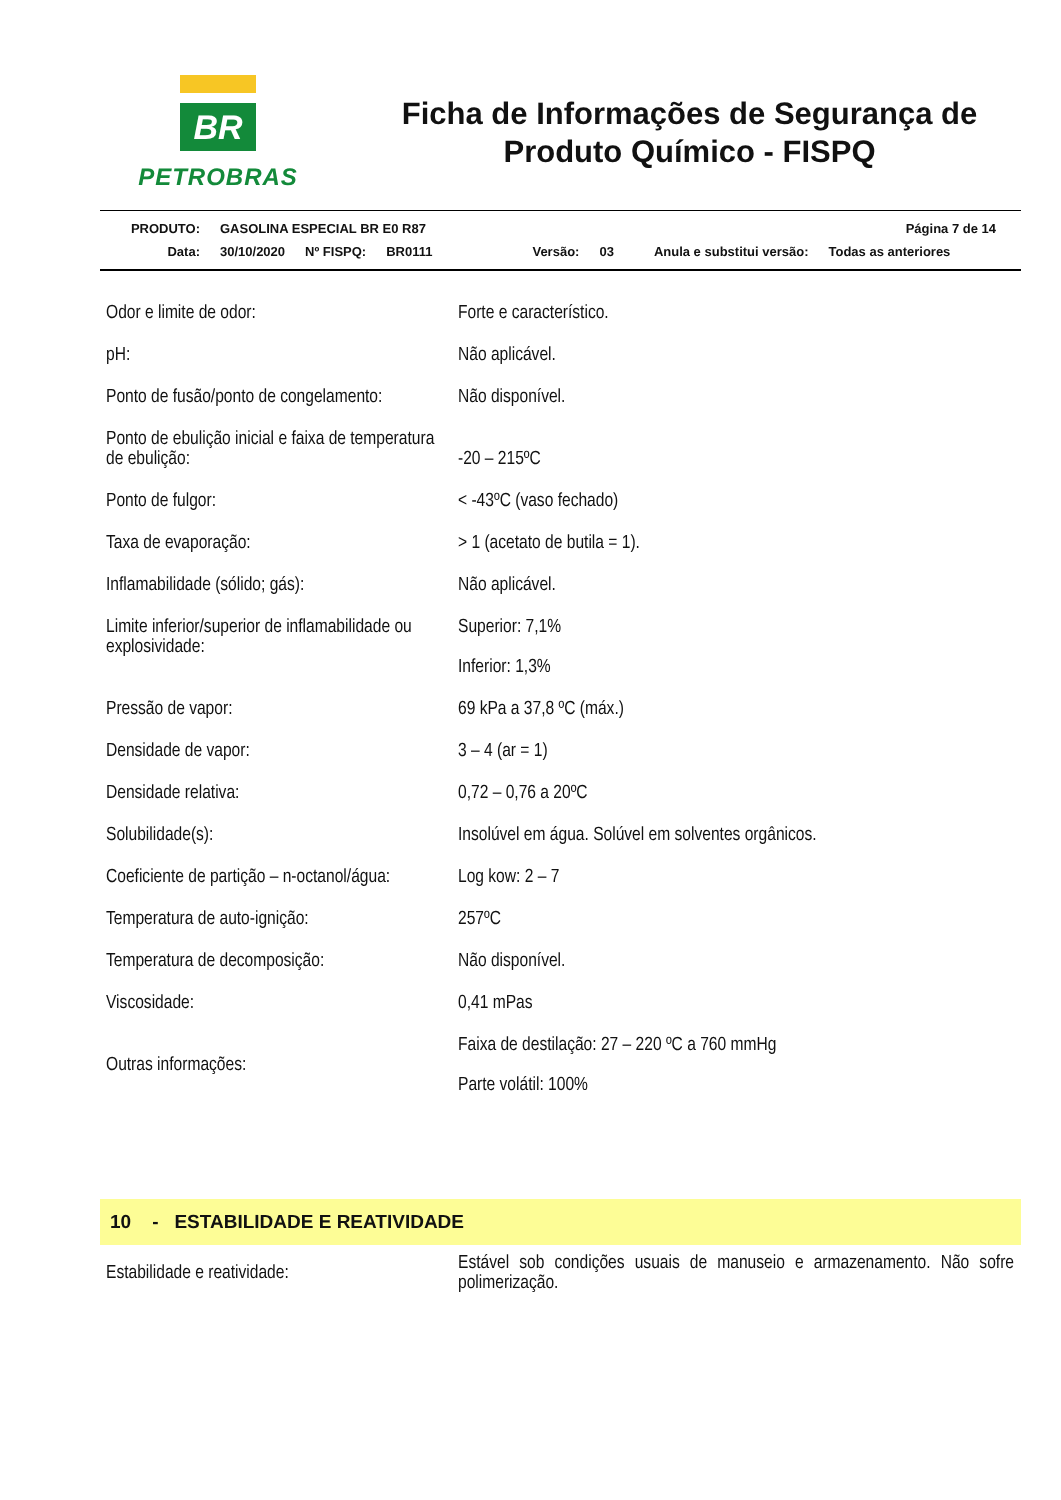BR
PETROBRAS
Ficha de Informações de Segurança de Produto Químico - FISPQ
PRODUTO: GASOLINA ESPECIAL BR E0 R87 Página 7 de 14
Data: 30/10/2020 Nº FISPQ: BR0111 Versão: 03 Anula e substitui versão: Todas as anteriores
| Odor e limite de odor: | Forte e característico. |
| pH: | Não aplicável. |
| Ponto de fusão/ponto de congelamento: | Não disponível. |
| Ponto de ebulição inicial e faixa de temperatura de ebulição: | -20 – 215ºC |
| Ponto de fulgor: | < -43ºC (vaso fechado) |
| Taxa de evaporação: | > 1 (acetato de butila = 1). |
| Inflamabilidade (sólido; gás): | Não aplicável. |
| Limite inferior/superior de inflamabilidade ou explosividade: | Superior: 7,1% Inferior: 1,3% |
| Pressão de vapor: | 69 kPa a 37,8 ºC (máx.) |
| Densidade de vapor: | 3 – 4 (ar = 1) |
| Densidade relativa: | 0,72 – 0,76 a 20ºC |
| Solubilidade(s): | Insolúvel em água. Solúvel em solventes orgânicos. |
| Coeficiente de partição – n-octanol/água: | Log kow: 2 – 7 |
| Temperatura de auto-ignição: | 257ºC |
| Temperatura de decomposição: | Não disponível. |
| Viscosidade: | 0,41 mPas |
| Outras informações: | Faixa de destilação: 27 – 220 ºC a 760 mmHg Parte volátil: 100% |
10 - ESTABILIDADE E REATIVIDADE
| Estabilidade e reatividade: | Estável sob condições usuais de manuseio e armazenamento. Não sofre polimerização. |